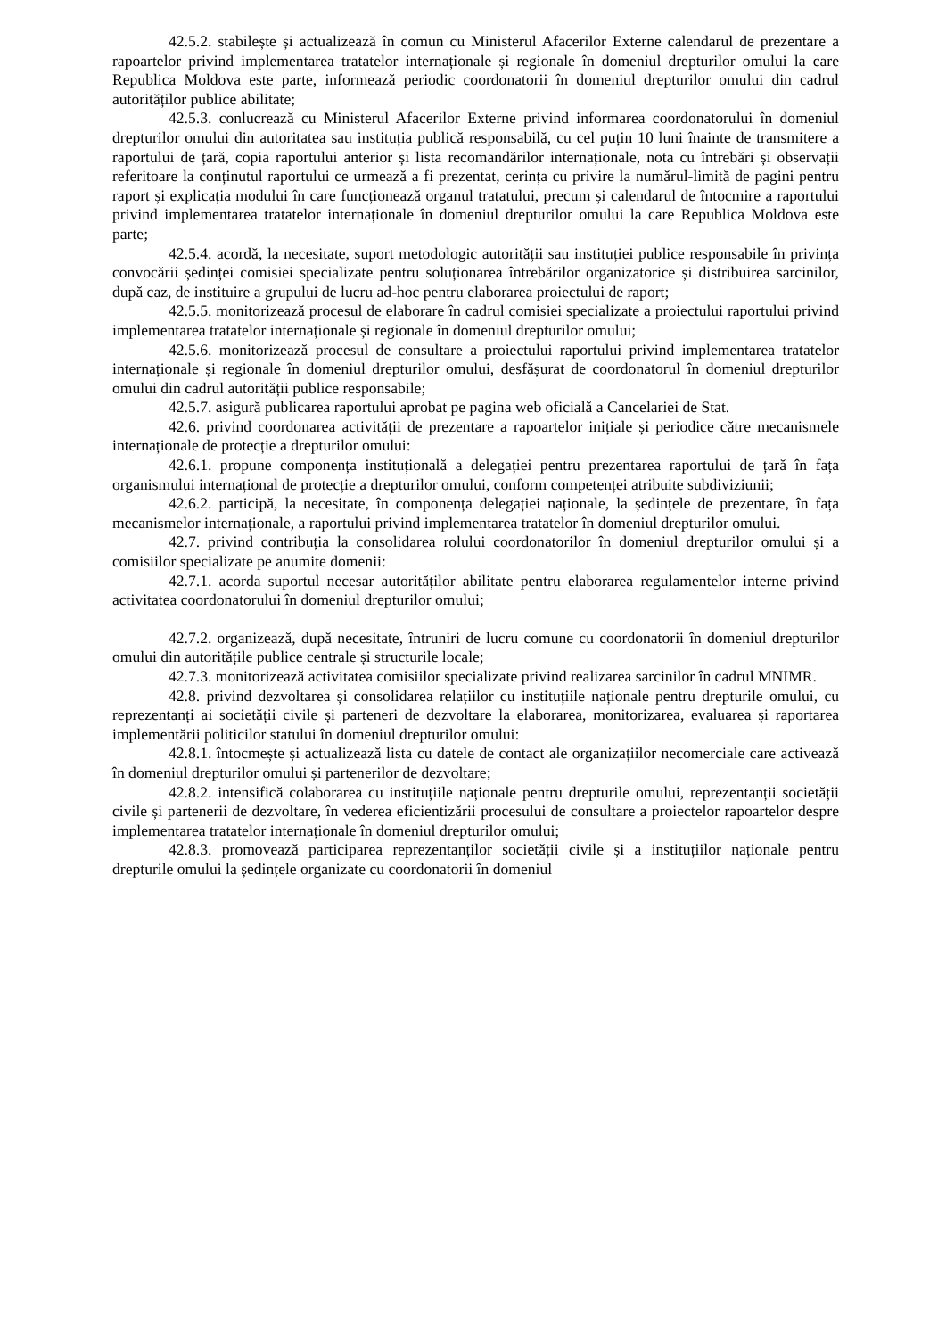42.5.2. stabilește și actualizează în comun cu Ministerul Afacerilor Externe calendarul de prezentare a rapoartelor privind implementarea tratatelor internaționale și regionale în domeniul drepturilor omului la care Republica Moldova este parte, informează periodic coordonatorii în domeniul drepturilor omului din cadrul autorităților publice abilitate;
42.5.3. conlucrează cu Ministerul Afacerilor Externe privind informarea coordonatorului în domeniul drepturilor omului din autoritatea sau instituția publică responsabilă, cu cel puțin 10 luni înainte de transmitere a raportului de țară, copia raportului anterior și lista recomandărilor internaționale, nota cu întrebări și observații referitoare la conținutul raportului ce urmează a fi prezentat, cerința cu privire la numărul-limită de pagini pentru raport și explicația modului în care funcționează organul tratatului, precum și calendarul de întocmire a raportului privind implementarea tratatelor internaționale în domeniul drepturilor omului la care Republica Moldova este parte;
42.5.4. acordă, la necesitate, suport metodologic autorității sau instituției publice responsabile în privința convocării ședinței comisiei specializate pentru soluționarea întrebărilor organizatorice și distribuirea sarcinilor, după caz, de instituire a grupului de lucru ad-hoc pentru elaborarea proiectului de raport;
42.5.5. monitorizează procesul de elaborare în cadrul comisiei specializate a proiectului raportului privind implementarea tratatelor internaționale și regionale în domeniul drepturilor omului;
42.5.6. monitorizează procesul de consultare a proiectului raportului privind implementarea tratatelor internaționale și regionale în domeniul drepturilor omului, desfășurat de coordonatorul în domeniul drepturilor omului din cadrul autorității publice responsabile;
42.5.7. asigură publicarea raportului aprobat pe pagina web oficială a Cancelariei de Stat.
42.6. privind coordonarea activității de prezentare a rapoartelor inițiale și periodice către mecanismele internaționale de protecție a drepturilor omului:
42.6.1. propune componența instituțională a delegației pentru prezentarea raportului de țară în fața organismului internațional de protecție a drepturilor omului, conform competenței atribuite subdiviziunii;
42.6.2. participă, la necesitate, în componența delegației naționale, la ședințele de prezentare, în fața mecanismelor internaționale, a raportului privind implementarea tratatelor în domeniul drepturilor omului.
42.7. privind contribuția la consolidarea rolului coordonatorilor în domeniul drepturilor omului și a comisiilor specializate pe anumite domenii:
42.7.1. acorda suportul necesar autorităților abilitate pentru elaborarea regulamentelor interne privind activitatea coordonatorului în domeniul drepturilor omului;
42.7.2. organizează, după necesitate, întruniri de lucru comune cu coordonatorii în domeniul drepturilor omului din autoritățile publice centrale și structurile locale;
42.7.3. monitorizează activitatea comisiilor specializate privind realizarea sarcinilor în cadrul MNIMR.
42.8. privind dezvoltarea și consolidarea relațiilor cu instituțiile naționale pentru drepturile omului, cu reprezentanți ai societății civile și parteneri de dezvoltare la elaborarea, monitorizarea, evaluarea și raportarea implementării politicilor statului în domeniul drepturilor omului:
42.8.1. întocmește și actualizează lista cu datele de contact ale organizațiilor necomerciale care activează în domeniul drepturilor omului și partenerilor de dezvoltare;
42.8.2. intensifică colaborarea cu instituțiile naționale pentru drepturile omului, reprezentanții societății civile și partenerii de dezvoltare, în vederea eficientizării procesului de consultare a proiectelor rapoartelor despre implementarea tratatelor internaționale în domeniul drepturilor omului;
42.8.3. promovează participarea reprezentanților societății civile și a instituțiilor naționale pentru drepturile omului la ședințele organizate cu coordonatorii în domeniul